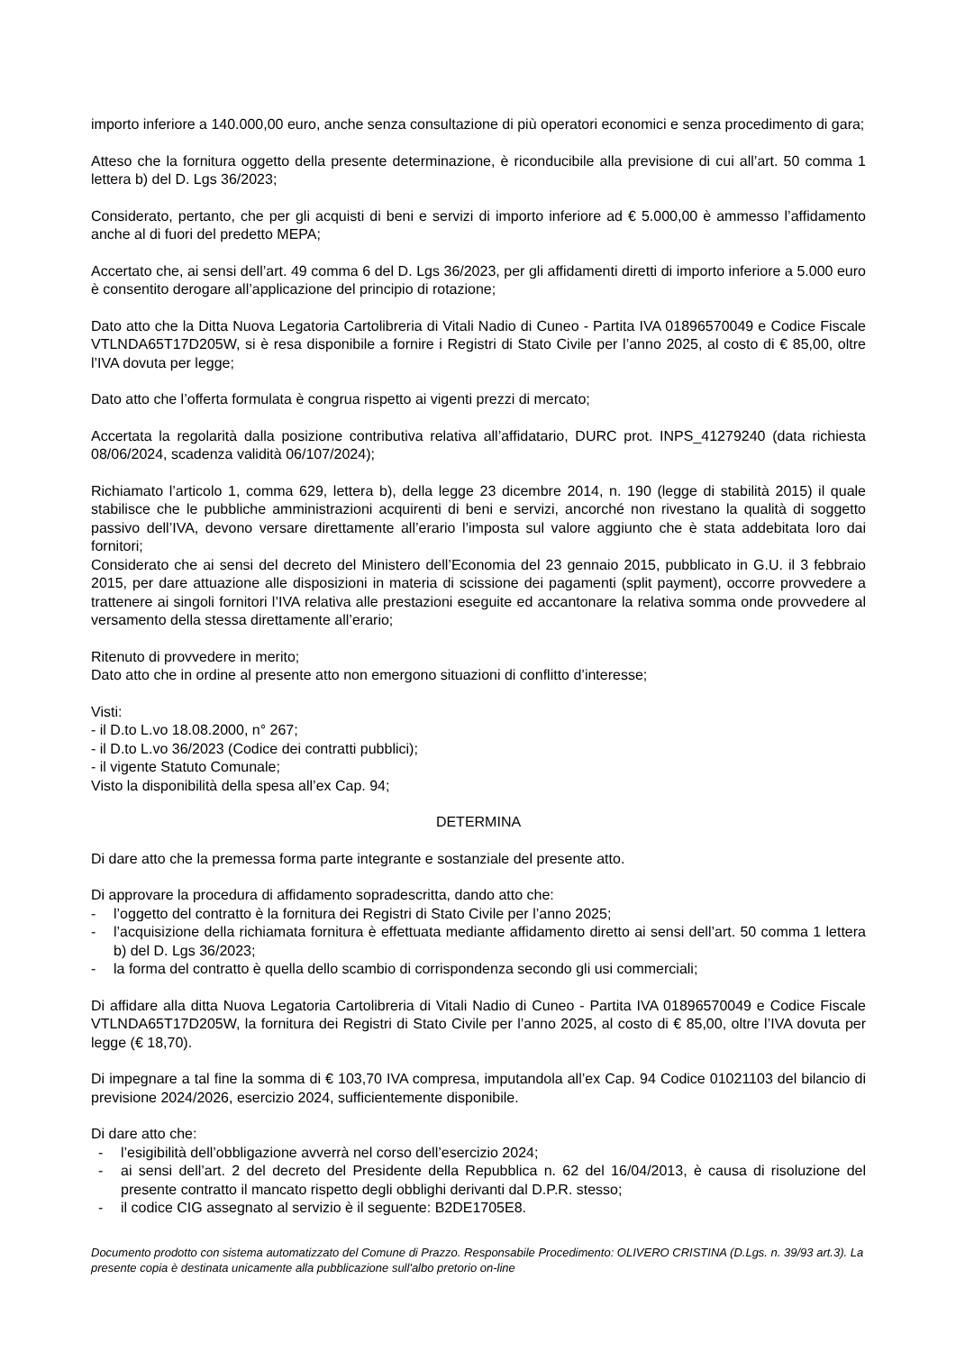importo inferiore a 140.000,00 euro, anche senza consultazione di più operatori economici e senza procedimento di gara;
Atteso che la fornitura oggetto della presente determinazione, è riconducibile alla previsione di cui all’art. 50 comma 1 lettera b) del D. Lgs 36/2023;
Considerato, pertanto, che per gli acquisti di beni e servizi di importo inferiore ad € 5.000,00 è ammesso l’affidamento anche al di fuori del predetto MEPA;
Accertato che, ai sensi dell’art. 49 comma 6 del D. Lgs 36/2023, per gli affidamenti diretti di importo inferiore a 5.000 euro è consentito derogare all’applicazione del principio di rotazione;
Dato atto che la Ditta Nuova Legatoria Cartolibreria di Vitali Nadio di Cuneo - Partita IVA 01896570049 e Codice Fiscale VTLNDA65T17D205W, si è resa disponibile a fornire i Registri di Stato Civile per l’anno 2025, al costo di € 85,00, oltre l’IVA dovuta per legge;
Dato atto che l’offerta formulata è congrua rispetto ai vigenti prezzi di mercato;
Accertata la regolarità dalla posizione contributiva relativa all’affidatario, DURC prot. INPS_41279240 (data richiesta 08/06/2024, scadenza validità 06/107/2024);
Richiamato l’articolo 1, comma 629, lettera b), della legge 23 dicembre 2014, n. 190 (legge di stabilità 2015) il quale stabilisce che le pubbliche amministrazioni acquirenti di beni e servizi, ancorché non rivestano la qualità di soggetto passivo dell’IVA, devono versare direttamente all’erario l’imposta sul valore aggiunto che è stata addebitata loro dai fornitori;
Considerato che ai sensi del decreto del Ministero dell’Economia del 23 gennaio 2015, pubblicato in G.U. il 3 febbraio 2015, per dare attuazione alle disposizioni in materia di scissione dei pagamenti (split payment), occorre provvedere a trattenere ai singoli fornitori l’IVA relativa alle prestazioni eseguite ed accantonare la relativa somma onde provvedere al versamento della stessa direttamente all’erario;
Ritenuto di provvedere in merito;
Dato atto che in ordine al presente atto non emergono situazioni di conflitto d’interesse;
Visti:
- il D.to L.vo 18.08.2000, n° 267;
- il D.to L.vo 36/2023 (Codice dei contratti pubblici);
- il vigente Statuto Comunale;
Visto la disponibilità della spesa all’ex Cap. 94;
DETERMINA
Di dare atto che la premessa forma parte integrante e sostanziale del presente atto.
Di approvare la procedura di affidamento sopradescritta, dando atto che:
- l’oggetto del contratto è la fornitura dei Registri di Stato Civile per l’anno 2025;
- l’acquisizione della richiamata fornitura è effettuata mediante affidamento diretto ai sensi dell’art. 50 comma 1 lettera b) del D. Lgs 36/2023;
- la forma del contratto è quella dello scambio di corrispondenza secondo gli usi commerciali;
Di affidare alla ditta Nuova Legatoria Cartolibreria di Vitali Nadio di Cuneo - Partita IVA 01896570049 e Codice Fiscale VTLNDA65T17D205W, la fornitura dei Registri di Stato Civile per l’anno 2025, al costo di € 85,00, oltre l’IVA dovuta per legge (€ 18,70).
Di impegnare a tal fine la somma di € 103,70 IVA compresa, imputandola all’ex Cap. 94 Codice 01021103 del bilancio di previsione 2024/2026, esercizio 2024, sufficientemente disponibile.
Di dare atto che:
- l’esigibilità dell’obbligazione avverrà nel corso dell’esercizio 2024;
- ai sensi dell’art. 2 del decreto del Presidente della Repubblica n. 62 del 16/04/2013, è causa di risoluzione del presente contratto il mancato rispetto degli obblighi derivanti dal D.P.R. stesso;
- il codice CIG assegnato al servizio è il seguente: B2DE1705E8.
Documento prodotto con sistema automatizzato del Comune di Prazzo. Responsabile Procedimento: OLIVERO CRISTINA (D.Lgs. n. 39/93 art.3). La presente copia è destinata unicamente alla pubblicazione sull'albo pretorio on-line